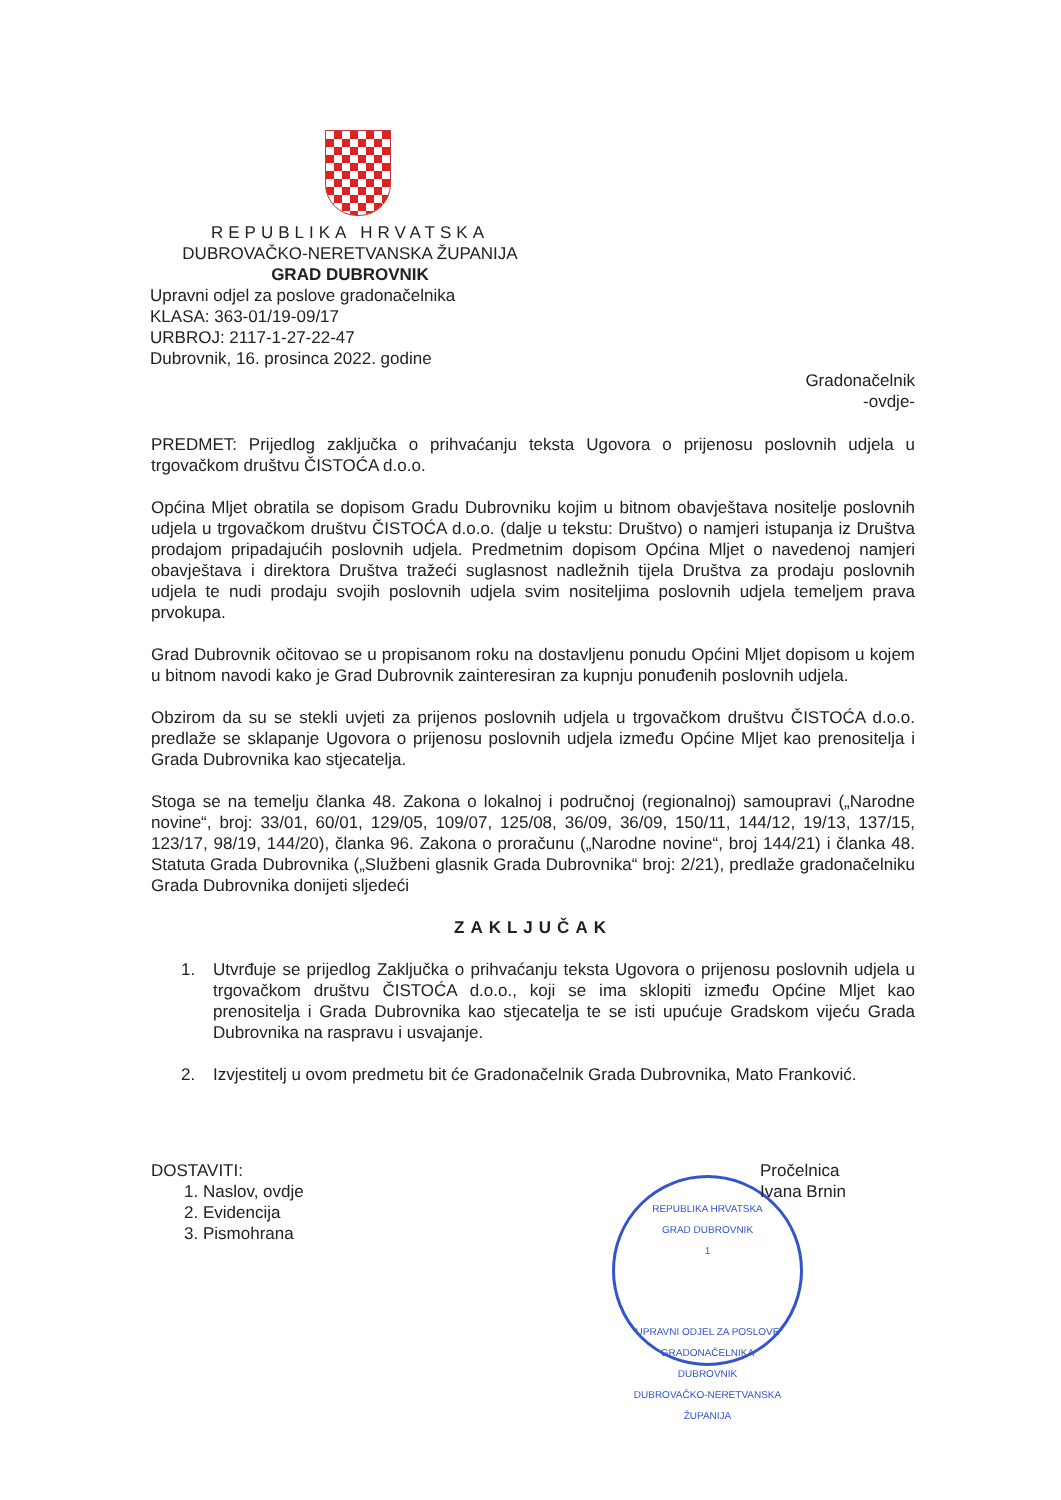REPUBLIKA HRVATSKA
DUBROVAČKO-NERETVANSKA ŽUPANIJA
GRAD DUBROVNIK
Upravni odjel za poslove gradonačelnika
KLASA: 363-01/19-09/17
URBROJ: 2117-1-27-22-47
Dubrovnik, 16. prosinca 2022. godine
Gradonačelnik
-ovdje-
PREDMET: Prijedlog zaključka o prihvaćanju teksta Ugovora o prijenosu poslovnih udjela u trgovačkom društvu ČISTOĆA d.o.o.
Općina Mljet obratila se dopisom Gradu Dubrovniku kojim u bitnom obavještava nositelje poslovnih udjela u trgovačkom društvu ČISTOĆA d.o.o. (dalje u tekstu: Društvo) o namjeri istupanja iz Društva prodajom pripadajućih poslovnih udjela. Predmetnim dopisom Općina Mljet o navedenoj namjeri obavještava i direktora Društva tražeći suglasnost nadležnih tijela Društva za prodaju poslovnih udjela te nudi prodaju svojih poslovnih udjela svim nositeljima poslovnih udjela temeljem prava prvokupa.
Grad Dubrovnik očitovao se u propisanom roku na dostavljenu ponudu Općini Mljet dopisom u kojem u bitnom navodi kako je Grad Dubrovnik zainteresiran za kupnju ponuđenih poslovnih udjela.
Obzirom da su se stekli uvjeti za prijenos poslovnih udjela u trgovačkom društvu ČISTOĆA d.o.o. predlaže se sklapanje Ugovora o prijenosu poslovnih udjela između Općine Mljet kao prenositelja i Grada Dubrovnika kao stjecatelja.
Stoga se na temelju članka 48. Zakona o lokalnoj i područnoj (regionalnoj) samoupravi („Narodne novine“, broj: 33/01, 60/01, 129/05, 109/07, 125/08, 36/09, 36/09, 150/11, 144/12, 19/13, 137/15, 123/17, 98/19, 144/20), članka 96. Zakona o proračunu („Narodne novine“, broj 144/21) i članka 48. Statuta Grada Dubrovnika („Službeni glasnik Grada Dubrovnika“ broj: 2/21), predlaže gradonačelniku Grada Dubrovnika donijeti sljedeći
ZAKLJUČAK
1. Utvrđuje se prijedlog Zaključka o prihvaćanju teksta Ugovora o prijenosu poslovnih udjela u trgovačkom društvu ČISTOĆA d.o.o., koji se ima sklopiti između Općine Mljet kao prenositelja i Grada Dubrovnika kao stjecatelja te se isti upućuje Gradskom vijeću Grada Dubrovnika na raspravu i usvajanje.
2. Izvjestitelj u ovom predmetu bit će Gradonačelnik Grada Dubrovnika, Mato Franković.
DOSTAVITI:
1. Naslov, ovdje
2. Evidencija
3. Pismohrana
REPUBLIKA HRVATSKA
GRAD DUBROVNIK
1
UPRAVNI ODJEL ZA POSLOVE GRADONAČELNIKA
DUBROVNIK
DUBROVAČKO-NERETVANSKA ŽUPANIJA
Pročelnica
Ivana Brnin